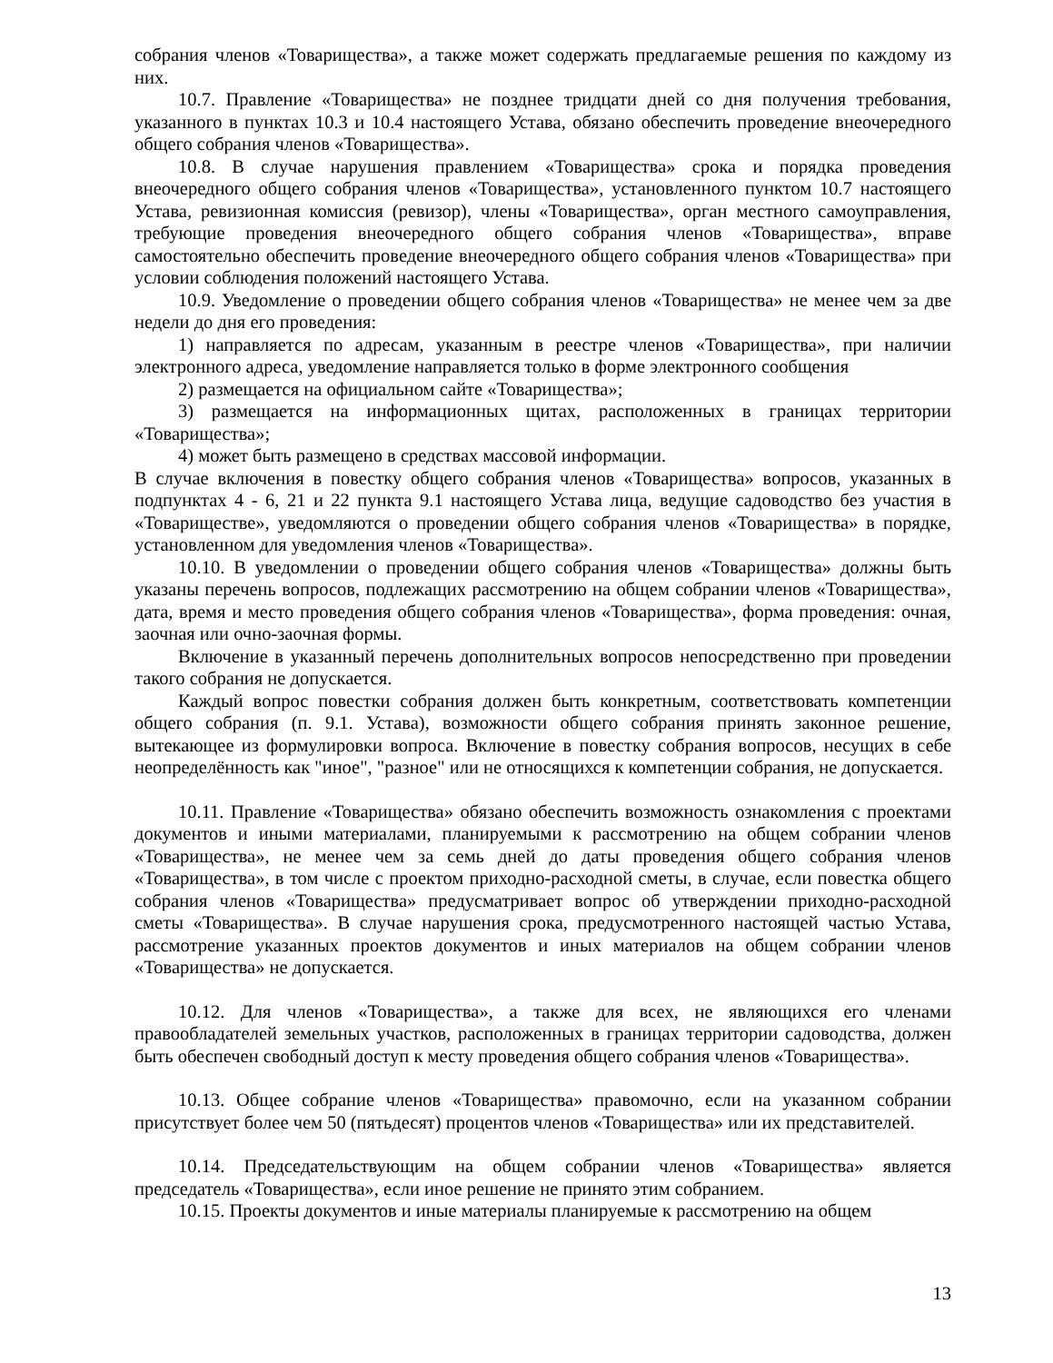собрания членов «Товарищества», а также может содержать предлагаемые решения по каждому из них.
10.7. Правление «Товарищества» не позднее тридцати дней со дня получения требования, указанного в пунктах 10.3 и 10.4 настоящего Устава, обязано обеспечить проведение внеочередного общего собрания членов «Товарищества».
10.8. В случае нарушения правлением «Товарищества» срока и порядка проведения внеочередного общего собрания членов «Товарищества», установленного пунктом 10.7 настоящего Устава, ревизионная комиссия (ревизор), члены «Товарищества», орган местного самоуправления, требующие проведения внеочередного общего собрания членов «Товарищества», вправе самостоятельно обеспечить проведение внеочередного общего собрания членов «Товарищества» при условии соблюдения положений настоящего Устава.
10.9. Уведомление о проведении общего собрания членов «Товарищества» не менее чем за две недели до дня его проведения:
1) направляется по адресам, указанным в реестре членов «Товарищества», при наличии электронного адреса, уведомление направляется только в форме электронного сообщения
2) размещается на официальном сайте «Товарищества»;
3) размещается на информационных щитах, расположенных в границах территории «Товарищества»;
4) может быть размещено в средствах массовой информации.
В случае включения в повестку общего собрания членов «Товарищества» вопросов, указанных в подпунктах 4 - 6, 21 и 22 пункта 9.1 настоящего Устава лица, ведущие садоводство без участия в «Товариществе», уведомляются о проведении общего собрания членов «Товарищества» в порядке, установленном для уведомления членов «Товарищества».
10.10. В уведомлении о проведении общего собрания членов «Товарищества» должны быть указаны перечень вопросов, подлежащих рассмотрению на общем собрании членов «Товарищества», дата, время и место проведения общего собрания членов «Товарищества», форма проведения: очная, заочная или очно-заочная формы.
Включение в указанный перечень дополнительных вопросов непосредственно при проведении такого собрания не допускается.
Каждый вопрос повестки собрания должен быть конкретным, соответствовать компетенции общего собрания (п. 9.1. Устава), возможности общего собрания принять законное решение, вытекающее из формулировки вопроса. Включение в повестку собрания вопросов, несущих в себе неопределённость как "иное", "разное" или не относящихся к компетенции собрания, не допускается.
10.11. Правление «Товарищества» обязано обеспечить возможность ознакомления с проектами документов и иными материалами, планируемыми к рассмотрению на общем собрании членов «Товарищества», не менее чем за семь дней до даты проведения общего собрания членов «Товарищества», в том числе с проектом приходно-расходной сметы, в случае, если повестка общего собрания членов «Товарищества» предусматривает вопрос об утверждении приходно-расходной сметы «Товарищества». В случае нарушения срока, предусмотренного настоящей частью Устава, рассмотрение указанных проектов документов и иных материалов на общем собрании членов «Товарищества» не допускается.
10.12. Для членов «Товарищества», а также для всех, не являющихся его членами правообладателей земельных участков, расположенных в границах территории садоводства, должен быть обеспечен свободный доступ к месту проведения общего собрания членов «Товарищества».
10.13. Общее собрание членов «Товарищества» правомочно, если на указанном собрании присутствует более чем 50 (пятьдесят) процентов членов «Товарищества» или их представителей.
10.14. Председательствующим на общем собрании членов «Товарищества» является председатель «Товарищества», если иное решение не принято этим собранием.
10.15. Проекты документов и иные материалы планируемые к рассмотрению на общем
13